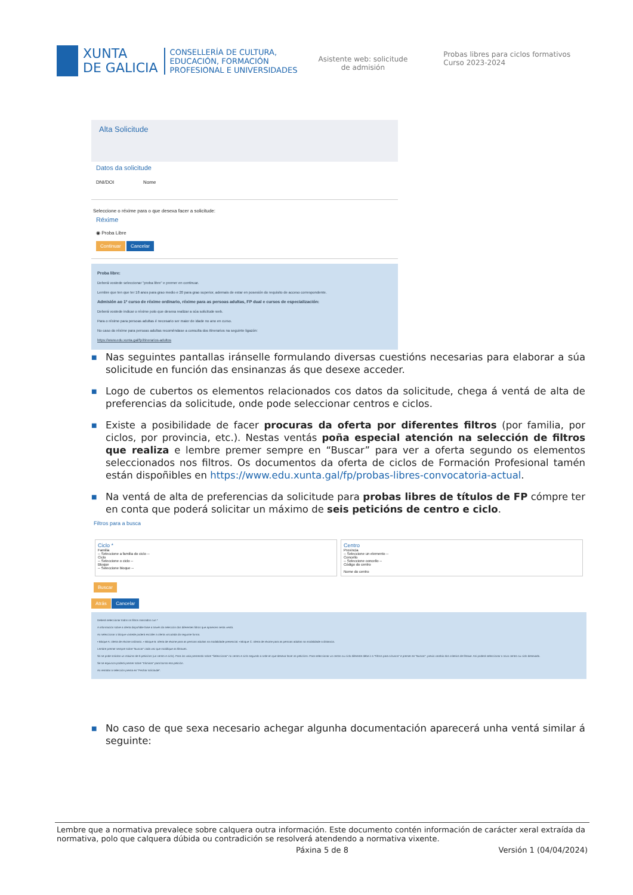XUNTA
DE GALICIA
CONSELLERÍA DE CULTURA,
EDUCACIÓN, FORMACIÓN
PROFESIONAL E UNIVERSIDADES
Asistente web: solicitude
de admisión
Probas libres para ciclos formativos
Curso 2023-2024
Alta Solicitude
Datos da solicitude
DNI/DOI Nome
Seleccione o réxime para o que desexa facer a solicitude:
Réxime
◉ Proba Libre
Continuar Cancelar
Proba libre:
Deberá vostede seleccionar "proba libre" e premer en continuar.
Lembre que ten que ter 18 anos para grao medio e 20 para grao superior, ademais de estar en posesión do requisito de acceso correspondente.
Admisión ao 1º curso de réxime ordinario, réxime para as persoas adultas, FP dual e cursos de especialización:
Deberá vostede indicar o réxime polo que desexa realizar a súa solicitude web.
Para o réxime para persoas adultas é necesario ser maior de idade no ano en curso.
No caso do réxime para persoas adultas recomêndase a consulta dos itinerarios na seguinte ligazón:
https://www.edu.xunta.gal/fp/itinerarios-adultos
■ Nas seguintes pantallas iránselle formulando diversas cuestións necesarias para elaborar a súa solicitude en función das ensinanzas ás que desexe acceder.
■ Logo de cubertos os elementos relacionados cos datos da solicitude, chega á ventá de alta de preferencias da solicitude, onde pode seleccionar centros e ciclos.
■ Existe a posibilidade de facer procuras da oferta por diferentes filtros (por familia, por ciclos, por provincia, etc.). Nestas ventás poña especial atención na selección de filtros que realiza e lembre premer sempre en “Buscar” para ver a oferta segundo os elementos seleccionados nos filtros. Os documentos da oferta de ciclos de Formación Profesional tamén están dispoñibles en https://www.edu.xunta.gal/fp/probas-libres-convocatoria-actual.
■ Na ventá de alta de preferencias da solicitude para probas libres de títulos de FP cómpre ter en conta que poderá solicitar un máximo de seis peticións de centro e ciclo.
Filtros para a busca
Ciclo *
Familia
-- Seleccione a familia do ciclo --
Ciclo
-- Seleccione o ciclo --
Bloque
-- Seleccione bloque --
Centro
Provincia
-- Seleccione un elemento --
Concello
-- Seleccione concello --
Código do centro
Nome do centro
Buscar
Atrás Cancelar
Deberá seleccionar todos os filtros marcados cun *
A información sobre a oferta dispoñible faise a través da selección dos diferentes filtros que aparecen nesta ventá.
Ao seleccionar o bloque vostede poderá escoller a oferta vinculada da seguinte forma:
• Bloque A: oferta de réxime ordinario. • Bloque B: oferta de réxime para as persoas adultas na modalidade presencial. • Bloque C: oferta de réxime para as persoas adultas na modalidade a distancia.
Lembre premer sempre sobre "Buscar" cada vez que modifique as filtraxes.
Só se pode solicitar un máximo de 6 peticións (un centro e ciclo). Para iso vaia premendo sobre "Seleccionar" no centro e ciclo segundo a orde en que desexa facer as peticións. Para seleccionar un centro ou ciclo diferente debe ir a "Filtros para a busca" e premer en "Buscar", previo cambio dos criterios de filtraxe. Así poderá seleccionar o novo centro ou ciclo desexado.
Se se equivoca poderá premer sobre "Eliminar" para borrar esa petición.
Ao rematar a selección prema en "Pechar solicitude".
■ No caso de que sexa necesario achegar algunha documentación aparecerá unha ventá similar á seguinte:
Lembre que a normativa prevalece sobre calquera outra información. Este documento contén información de carácter xeral extraída da normativa, polo que calquera dúbida ou contradición se resolverá atendendo a normativa vixente.
Páxina 5 de 8 Versión 1 (04/04/2024)